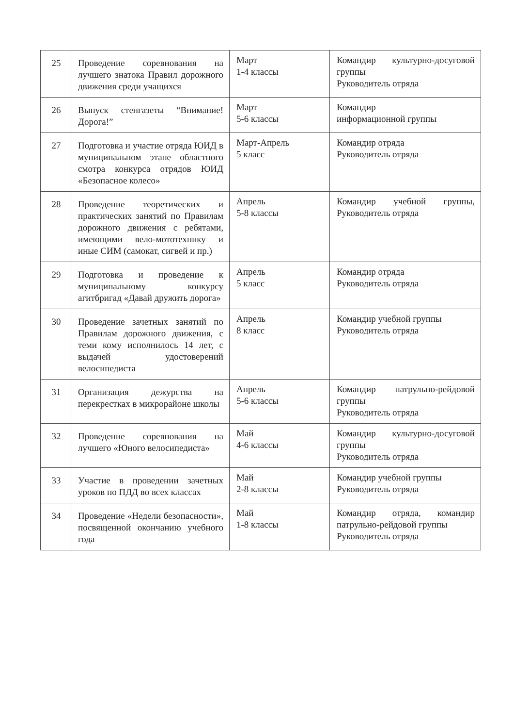| 25 | Проведение соревнования на лучшего знатока Правил дорожного движения среди учащихся | Март 1-4 классы | Командир культурно-досуговой группы Руководитель отряда |
| 26 | Выпуск стенгазеты “Внимание! Дорога!” | Март 5-6 классы | Командир информационной группы |
| 27 | Подготовка и участие отряда ЮИД в муниципальном этапе областного смотра конкурса отрядов ЮИД «Безопасное колесо» | Март-Апрель 5 класс | Командир отряда Руководитель отряда |
| 28 | Проведение теоретических и практических занятий по Правилам дорожного движения с ребятами, имеющими вело-мототехнику и иные СИМ (самокат, сигвей и пр.) | Апрель 5-8 классы | Командир учебной группы, Руководитель отряда |
| 29 | Подготовка и проведение к муниципальному конкурсу агитбригад «Давай дружить дорога» | Апрель 5 класс | Командир отряда Руководитель отряда |
| 30 | Проведение зачетных занятий по Правилам дорожного движения, с теми кому исполнилось 14 лет, с выдачей удостоверений велосипедиста | Апрель 8 класс | Командир учебной группы Руководитель отряда |
| 31 | Организация дежурства на перекрестках в микрорайоне школы | Апрель 5-6 классы | Командир патрульно-рейдовой группы Руководитель отряда |
| 32 | Проведение соревнования на лучшего «Юного велосипедиста» | Май 4-6 классы | Командир культурно-досуговой группы Руководитель отряда |
| 33 | Участие в проведении зачетных уроков по ПДД во всех классах | Май 2-8 классы | Командир учебной группы Руководитель отряда |
| 34 | Проведение «Недели безопасности», посвященной окончанию учебного года | Май 1-8 классы | Командир отряда, командир патрульно-рейдовой группы Руководитель отряда |